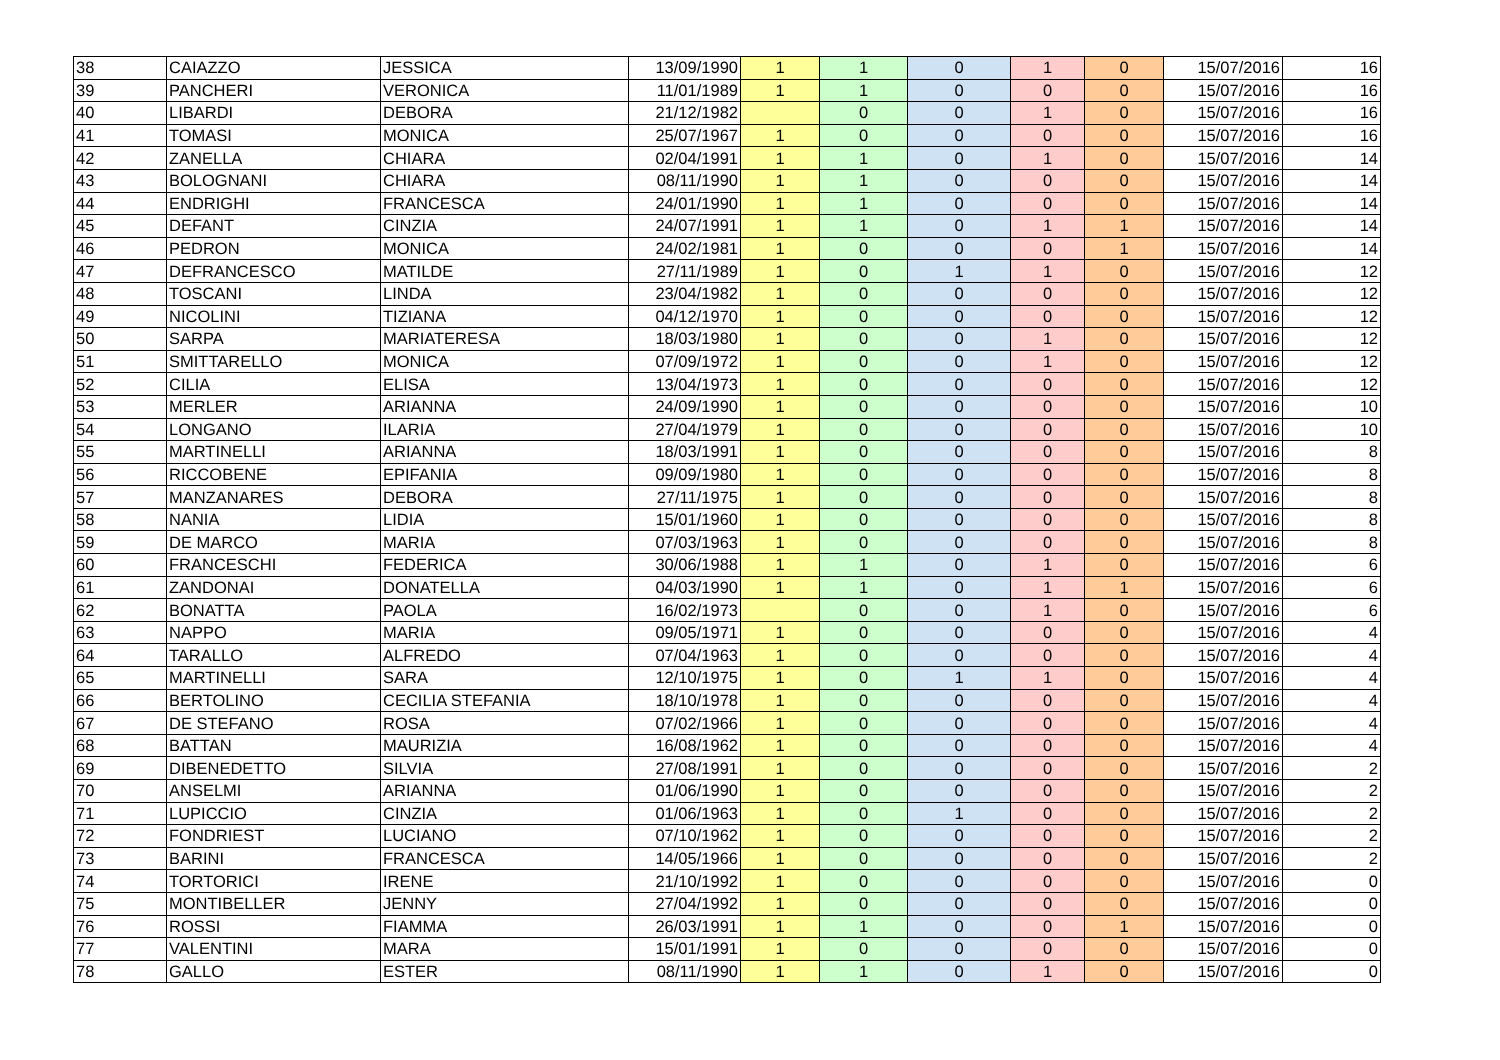| 38 | CAIAZZO | JESSICA | 13/09/1990 | 1 | 1 | 0 | 1 | 0 | 15/07/2016 | 16 |
| 39 | PANCHERI | VERONICA | 11/01/1989 | 1 | 1 | 0 | 0 | 0 | 15/07/2016 | 16 |
| 40 | LIBARDI | DEBORA | 21/12/1982 | | 0 | 0 | 1 | 0 | 15/07/2016 | 16 |
| 41 | TOMASI | MONICA | 25/07/1967 | 1 | 0 | 0 | 0 | 0 | 15/07/2016 | 16 |
| 42 | ZANELLA | CHIARA | 02/04/1991 | 1 | 1 | 0 | 1 | 0 | 15/07/2016 | 14 |
| 43 | BOLOGNANI | CHIARA | 08/11/1990 | 1 | 1 | 0 | 0 | 0 | 15/07/2016 | 14 |
| 44 | ENDRIGHI | FRANCESCA | 24/01/1990 | 1 | 1 | 0 | 0 | 0 | 15/07/2016 | 14 |
| 45 | DEFANT | CINZIA | 24/07/1991 | 1 | 1 | 0 | 1 | 1 | 15/07/2016 | 14 |
| 46 | PEDRON | MONICA | 24/02/1981 | 1 | 0 | 0 | 0 | 1 | 15/07/2016 | 14 |
| 47 | DEFRANCESCO | MATILDE | 27/11/1989 | 1 | 0 | 1 | 1 | 0 | 15/07/2016 | 12 |
| 48 | TOSCANI | LINDA | 23/04/1982 | 1 | 0 | 0 | 0 | 0 | 15/07/2016 | 12 |
| 49 | NICOLINI | TIZIANA | 04/12/1970 | 1 | 0 | 0 | 0 | 0 | 15/07/2016 | 12 |
| 50 | SARPA | MARIATERESA | 18/03/1980 | 1 | 0 | 0 | 1 | 0 | 15/07/2016 | 12 |
| 51 | SMITTARELLO | MONICA | 07/09/1972 | 1 | 0 | 0 | 1 | 0 | 15/07/2016 | 12 |
| 52 | CILIA | ELISA | 13/04/1973 | 1 | 0 | 0 | 0 | 0 | 15/07/2016 | 12 |
| 53 | MERLER | ARIANNA | 24/09/1990 | 1 | 0 | 0 | 0 | 0 | 15/07/2016 | 10 |
| 54 | LONGANO | ILARIA | 27/04/1979 | 1 | 0 | 0 | 0 | 0 | 15/07/2016 | 10 |
| 55 | MARTINELLI | ARIANNA | 18/03/1991 | 1 | 0 | 0 | 0 | 0 | 15/07/2016 | 8 |
| 56 | RICCOBENE | EPIFANIA | 09/09/1980 | 1 | 0 | 0 | 0 | 0 | 15/07/2016 | 8 |
| 57 | MANZANARES | DEBORA | 27/11/1975 | 1 | 0 | 0 | 0 | 0 | 15/07/2016 | 8 |
| 58 | NANIA | LIDIA | 15/01/1960 | 1 | 0 | 0 | 0 | 0 | 15/07/2016 | 8 |
| 59 | DE MARCO | MARIA | 07/03/1963 | 1 | 0 | 0 | 0 | 0 | 15/07/2016 | 8 |
| 60 | FRANCESCHI | FEDERICA | 30/06/1988 | 1 | 1 | 0 | 1 | 0 | 15/07/2016 | 6 |
| 61 | ZANDONAI | DONATELLA | 04/03/1990 | 1 | 1 | 0 | 1 | 1 | 15/07/2016 | 6 |
| 62 | BONATTA | PAOLA | 16/02/1973 | | 0 | 0 | 1 | 0 | 15/07/2016 | 6 |
| 63 | NAPPO | MARIA | 09/05/1971 | 1 | 0 | 0 | 0 | 0 | 15/07/2016 | 4 |
| 64 | TARALLO | ALFREDO | 07/04/1963 | 1 | 0 | 0 | 0 | 0 | 15/07/2016 | 4 |
| 65 | MARTINELLI | SARA | 12/10/1975 | 1 | 0 | 1 | 1 | 0 | 15/07/2016 | 4 |
| 66 | BERTOLINO | CECILIA STEFANIA | 18/10/1978 | 1 | 0 | 0 | 0 | 0 | 15/07/2016 | 4 |
| 67 | DE STEFANO | ROSA | 07/02/1966 | 1 | 0 | 0 | 0 | 0 | 15/07/2016 | 4 |
| 68 | BATTAN | MAURIZIA | 16/08/1962 | 1 | 0 | 0 | 0 | 0 | 15/07/2016 | 4 |
| 69 | DIBENEDETTO | SILVIA | 27/08/1991 | 1 | 0 | 0 | 0 | 0 | 15/07/2016 | 2 |
| 70 | ANSELMI | ARIANNA | 01/06/1990 | 1 | 0 | 0 | 0 | 0 | 15/07/2016 | 2 |
| 71 | LUPICCIO | CINZIA | 01/06/1963 | 1 | 0 | 1 | 0 | 0 | 15/07/2016 | 2 |
| 72 | FONDRIEST | LUCIANO | 07/10/1962 | 1 | 0 | 0 | 0 | 0 | 15/07/2016 | 2 |
| 73 | BARINI | FRANCESCA | 14/05/1966 | 1 | 0 | 0 | 0 | 0 | 15/07/2016 | 2 |
| 74 | TORTORICI | IRENE | 21/10/1992 | 1 | 0 | 0 | 0 | 0 | 15/07/2016 | 0 |
| 75 | MONTIBELLER | JENNY | 27/04/1992 | 1 | 0 | 0 | 0 | 0 | 15/07/2016 | 0 |
| 76 | ROSSI | FIAMMA | 26/03/1991 | 1 | 1 | 0 | 0 | 1 | 15/07/2016 | 0 |
| 77 | VALENTINI | MARA | 15/01/1991 | 1 | 0 | 0 | 0 | 0 | 15/07/2016 | 0 |
| 78 | GALLO | ESTER | 08/11/1990 | 1 | 1 | 0 | 1 | 0 | 15/07/2016 | 0 |